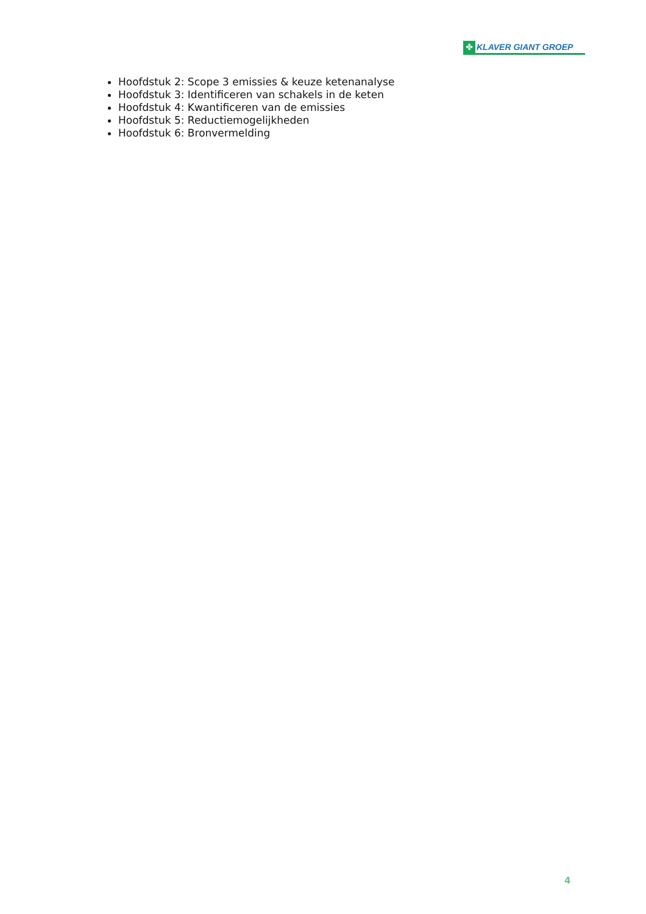✤ KLAVER GIANT GROEP
Hoofdstuk 2: Scope 3 emissies & keuze ketenanalyse
Hoofdstuk 3: Identificeren van schakels in de keten
Hoofdstuk 4: Kwantificeren van de emissies
Hoofdstuk 5: Reductiemogelijkheden
Hoofdstuk 6: Bronvermelding
4